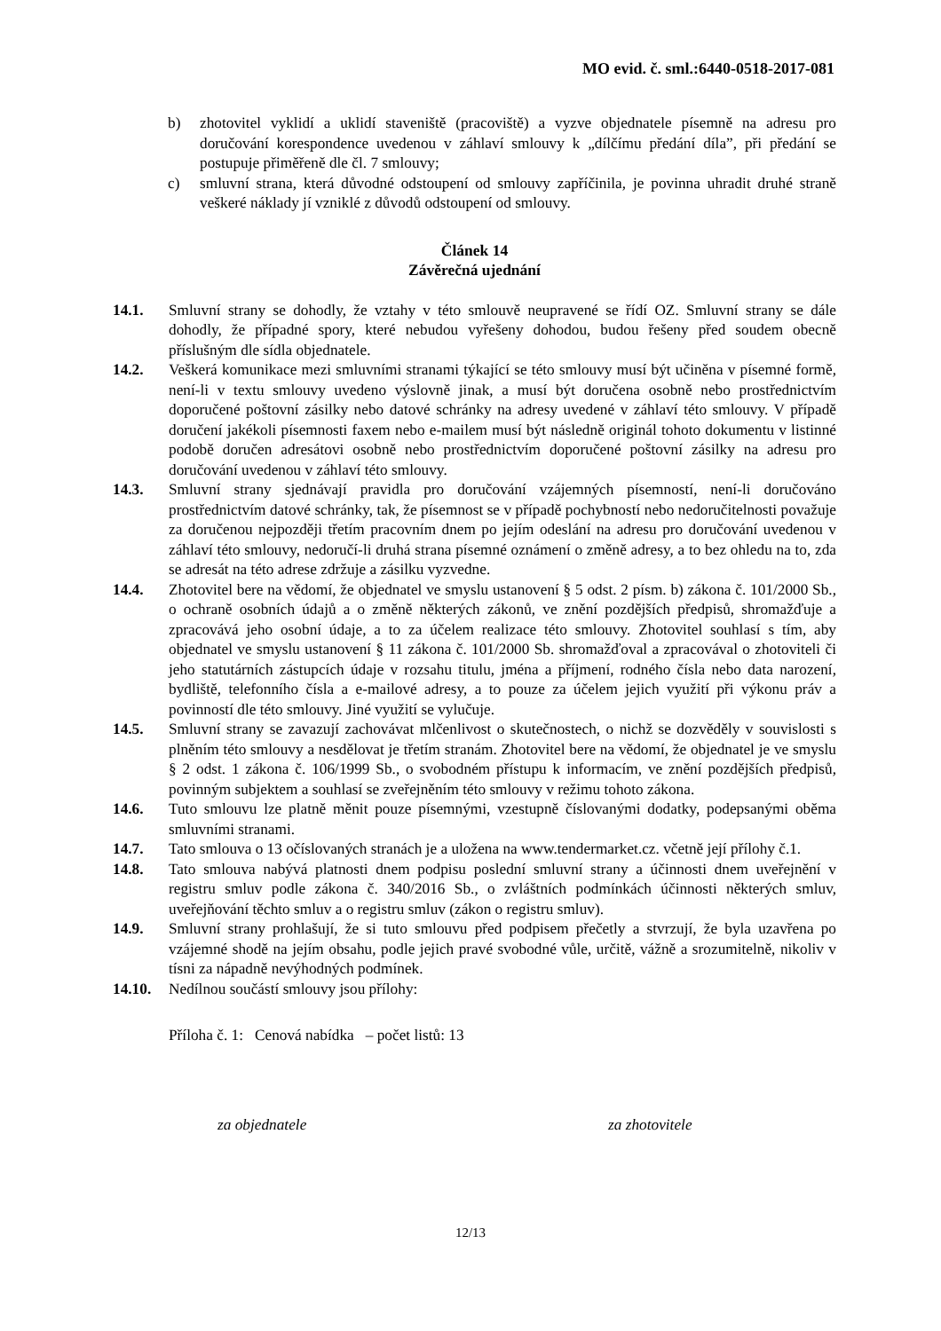MO evid. č. sml.:6440-0518-2017-081
b) zhotovitel vyklidí a uklidí staveniště (pracoviště) a vyzve objednatele písemně na adresu pro doručování korespondence uvedenou v záhlaví smlouvy k „dílčímu předání díla”, při předání se postupuje přiměřeně dle čl. 7 smlouvy;
c) smluvní strana, která důvodné odstoupení od smlouvy zapříčinila, je povinna uhradit druhé straně veškeré náklady jí vzniklé z důvodů odstoupení od smlouvy.
Článek 14
Závěrečná ujednání
14.1. Smluvní strany se dohodly, že vztahy v této smlouvě neupravené se řídí OZ. Smluvní strany se dále dohodly, že případné spory, které nebudou vyřešeny dohodou, budou řešeny před soudem obecně příslušným dle sídla objednatele.
14.2. Veškerá komunikace mezi smluvními stranami týkající se této smlouvy musí být učiněna v písemné formě, není-li v textu smlouvy uvedeno výslovně jinak, a musí být doručena osobně nebo prostřednictvím doporučené poštovní zásilky nebo datové schránky na adresy uvedené v záhlaví této smlouvy. V případě doručení jakékoli písemnosti faxem nebo e-mailem musí být následně originál tohoto dokumentu v listinné podobě doručen adresátovi osobně nebo prostřednictvím doporučené poštovní zásilky na adresu pro doručování uvedenou v záhlaví této smlouvy.
14.3. Smluvní strany sjednávají pravidla pro doručování vzájemných písemností, není-li doručováno prostřednictvím datové schránky, tak, že písemnost se v případě pochybností nebo nedoručitelnosti považuje za doručenou nejpozději třetím pracovním dnem po jejím odeslání na adresu pro doručování uvedenou v záhlaví této smlouvy, nedoručí-li druhá strana písemné oznámení o změně adresy, a to bez ohledu na to, zda se adresát na této adrese zdržuje a zásilku vyzvedne.
14.4. Zhotovitel bere na vědomí, že objednatel ve smyslu ustanovení § 5 odst. 2 písm. b) zákona č. 101/2000 Sb., o ochraně osobních údajů a o změně některých zákonů, ve znění pozdějších předpisů, shromažďuje a zpracovává jeho osobní údaje, a to za účelem realizace této smlouvy. Zhotovitel souhlasí s tím, aby objednatel ve smyslu ustanovení § 11 zákona č. 101/2000 Sb. shromažďoval a zpracovával o zhotoviteli či jeho statutárních zástupcích údaje v rozsahu titulu, jména a příjmení, rodného čísla nebo data narození, bydliště, telefonního čísla a e-mailové adresy, a to pouze za účelem jejich využití při výkonu práv a povinností dle této smlouvy. Jiné využití se vylučuje.
14.5. Smluvní strany se zavazují zachovávat mlčenlivost o skutečnostech, o nichž se dozvěděly v souvislosti s plněním této smlouvy a nesdělovat je třetím stranám. Zhotovitel bere na vědomí, že objednatel je ve smyslu § 2 odst. 1 zákona č. 106/1999 Sb., o svobodném přístupu k informacím, ve znění pozdějších předpisů, povinným subjektem a souhlasí se zveřejněním této smlouvy v režimu tohoto zákona.
14.6. Tuto smlouvu lze platně měnit pouze písemnými, vzestupně číslovanými dodatky, podepsanými oběma smluvními stranami.
14.7. Tato smlouva o 13 očíslovaných stranách je a uložena na www.tendermarket.cz. včetně její přílohy č.1.
14.8. Tato smlouva nabývá platnosti dnem podpisu poslední smluvní strany a účinnosti dnem uveřejnění v registru smluv podle zákona č. 340/2016 Sb., o zvláštních podmínkách účinnosti některých smluv, uveřejňování těchto smluv a o registru smluv (zákon o registru smluv).
14.9. Smluvní strany prohlašují, že si tuto smlouvu před podpisem přečetly a stvrzují, že byla uzavřena po vzájemné shodě na jejím obsahu, podle jejich pravé svobodné vůle, určitě, vážně a srozumitelně, nikoliv v tísni za nápadně nevýhodných podmínek.
14.10. Nedílnou součástí smlouvy jsou přílohy:
Příloha č. 1: Cenová nabídka – počet listů: 13
za objednatele za zhotovitele
12/13